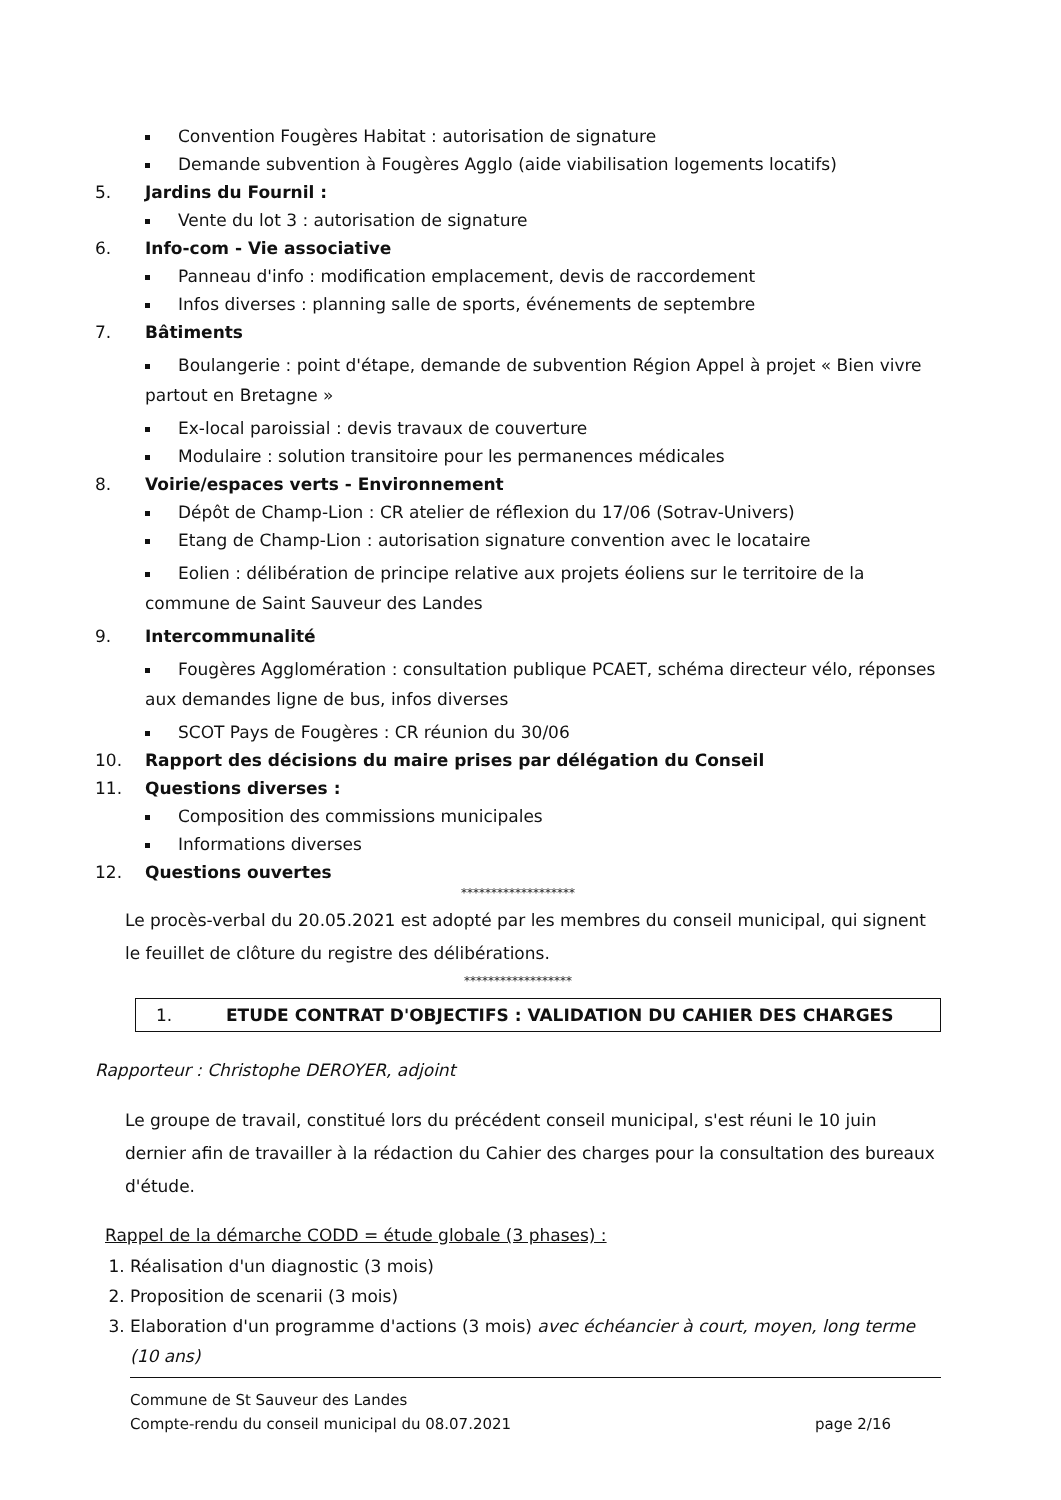Convention Fougères Habitat : autorisation de signature
Demande subvention à Fougères Agglo (aide viabilisation logements locatifs)
5. Jardins du Fournil :
Vente du lot 3 : autorisation de signature
6. Info-com - Vie associative
Panneau d'info : modification emplacement, devis de raccordement
Infos diverses : planning salle de sports, événements de septembre
7. Bâtiments
Boulangerie : point d'étape, demande de subvention Région Appel à projet « Bien vivre partout en Bretagne »
Ex-local paroissial : devis travaux de couverture
Modulaire : solution transitoire pour les permanences médicales
8. Voirie/espaces verts - Environnement
Dépôt de Champ-Lion : CR atelier de réflexion du 17/06 (Sotrav-Univers)
Etang de Champ-Lion : autorisation signature convention avec le locataire
Eolien : délibération de principe relative aux projets éoliens sur le territoire de la commune de Saint Sauveur des Landes
9. Intercommunalité
Fougères Agglomération : consultation publique PCAET, schéma directeur vélo, réponses aux demandes ligne de bus, infos diverses
SCOT Pays de Fougères : CR réunion du 30/06
10. Rapport des décisions du maire prises par délégation du Conseil
11. Questions diverses :
Composition des commissions municipales
Informations diverses
12. Questions ouvertes
*******************
Le procès-verbal du 20.05.2021 est adopté par les membres du conseil municipal, qui signent le feuillet de clôture du registre des délibérations.
******************
1. ETUDE CONTRAT D'OBJECTIFS : VALIDATION DU CAHIER DES CHARGES
Rapporteur : Christophe DEROYER, adjoint
Le groupe de travail, constitué lors du précédent conseil municipal, s'est réuni le 10 juin dernier afin de travailler à la rédaction du Cahier des charges pour la consultation des bureaux d'étude.
Rappel de la démarche CODD = étude globale (3 phases) :
1. Réalisation d'un diagnostic (3 mois)
2. Proposition de scenarii (3 mois)
3. Elaboration d'un programme d'actions (3 mois) avec échéancier à court, moyen, long terme (10 ans)
Commune de St Sauveur des Landes
Compte-rendu du conseil municipal du 08.07.2021 page 2/16